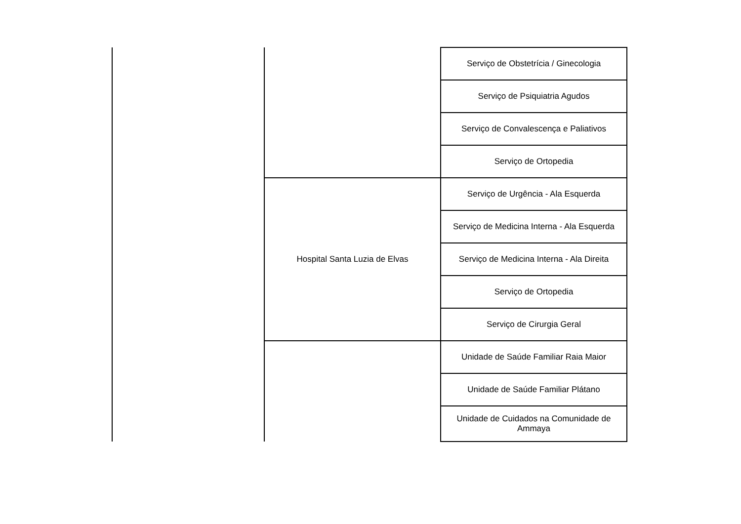| | | Serviço de Obstetrícia / Ginecologia |
| | | Serviço de Psiquiatria Agudos |
| | | Serviço de Convalescença e Paliativos |
| | | Serviço de Ortopedia |
| | Hospital Santa Luzia de Elvas | Serviço de Urgência - Ala Esquerda |
| | | Serviço de Medicina Interna - Ala Esquerda |
| | | Serviço de Medicina Interna - Ala Direita |
| | | Serviço de Ortopedia |
| | | Serviço de Cirurgia Geral |
| | | Unidade de Saúde Familiar Raia Maior |
| | | Unidade de Saúde Familiar Plátano |
| | | Unidade de Cuidados na Comunidade de Ammaya |